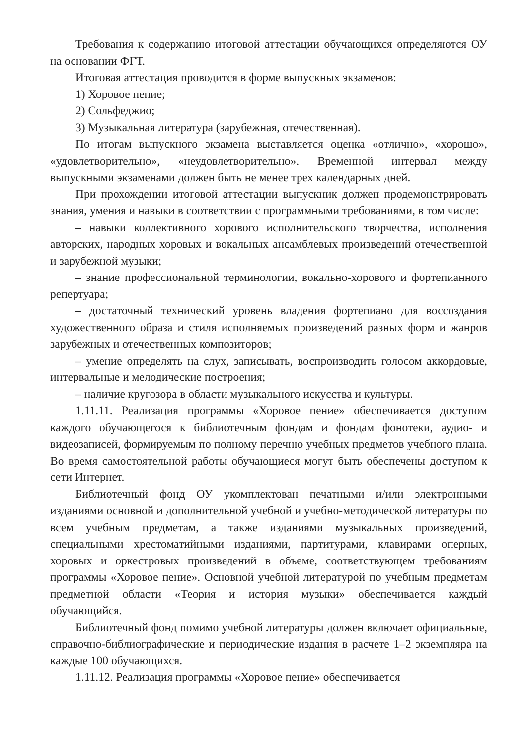Требования к содержанию итоговой аттестации обучающихся определяются ОУ на основании ФГТ.
Итоговая аттестация проводится в форме выпускных экзаменов:
1) Хоровое пение;
2) Сольфеджио;
3) Музыкальная литература (зарубежная, отечественная).
По итогам выпускного экзамена выставляется оценка «отлично», «хорошо», «удовлетворительно», «неудовлетворительно». Временной интервал между выпускными экзаменами должен быть не менее трех календарных дней.
При прохождении итоговой аттестации выпускник должен продемонстрировать знания, умения и навыки в соответствии с программными требованиями, в том числе:
– навыки коллективного хорового исполнительского творчества, исполнения авторских, народных хоровых и вокальных ансамблевых произведений отечественной и зарубежной музыки;
– знание профессиональной терминологии, вокально-хорового и фортепианного репертуара;
– достаточный технический уровень владения фортепиано для воссоздания художественного образа и стиля исполняемых произведений разных форм и жанров зарубежных и отечественных композиторов;
– умение определять на слух, записывать, воспроизводить голосом аккордовые, интервальные и мелодические построения;
– наличие кругозора в области музыкального искусства и культуры.
1.11.11. Реализация программы «Хоровое пение» обеспечивается доступом каждого обучающегося к библиотечным фондам и фондам фонотеки, аудио- и видеозаписей, формируемым по полному перечню учебных предметов учебного плана. Во время самостоятельной работы обучающиеся могут быть обеспечены доступом к сети Интернет.
Библиотечный фонд ОУ укомплектован печатными и/или электронными изданиями основной и дополнительной учебной и учебно-методической литературы по всем учебным предметам, а также изданиями музыкальных произведений, специальными хрестоматийными изданиями, партитурами, клавирами оперных, хоровых и оркестровых произведений в объеме, соответствующем требованиям программы «Хоровое пение». Основной учебной литературой по учебным предметам предметной области «Теория и история музыки» обеспечивается каждый обучающийся.
Библиотечный фонд помимо учебной литературы должен включает официальные, справочно-библиографические и периодические издания в расчете 1–2 экземпляра на каждые 100 обучающихся.
1.11.12. Реализация программы «Хоровое пение» обеспечивается